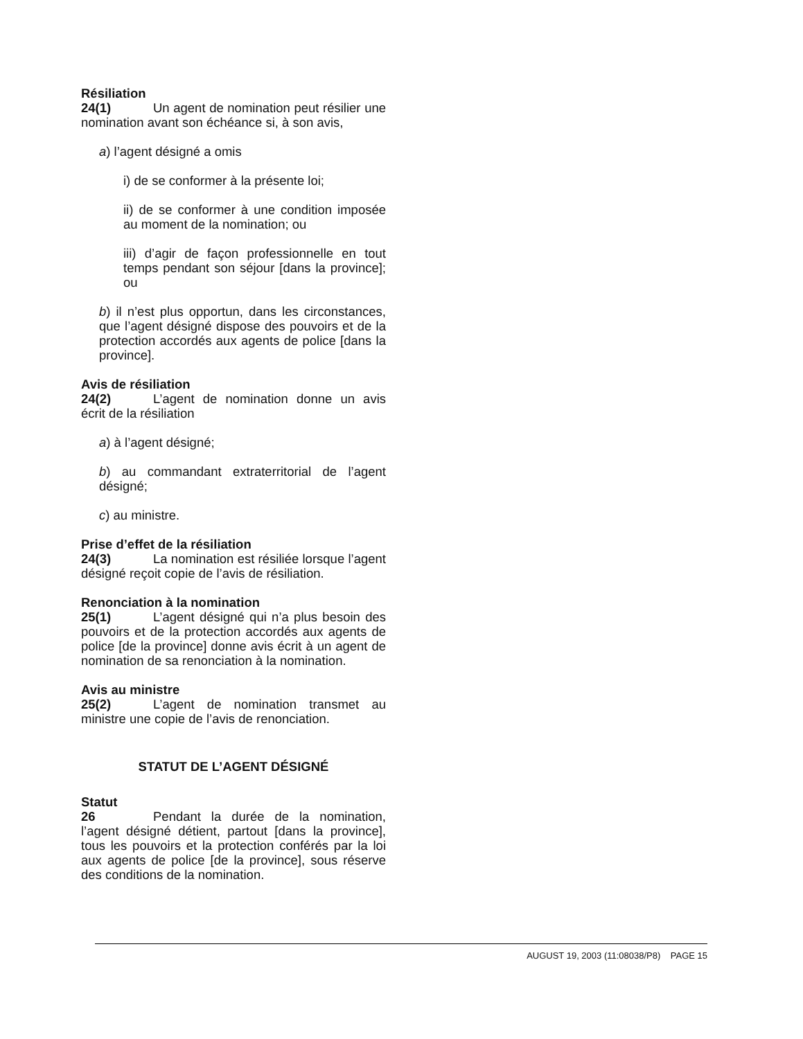Résiliation
24(1) Un agent de nomination peut résilier une nomination avant son échéance si, à son avis,
a) l’agent désigné a omis
i) de se conformer à la présente loi;
ii) de se conformer à une condition imposée au moment de la nomination; ou
iii) d’agir de façon professionnelle en tout temps pendant son séjour [dans la province]; ou
b) il n’est plus opportun, dans les circonstances, que l’agent désigné dispose des pouvoirs et de la protection accordés aux agents de police [dans la province].
Avis de résiliation
24(2) L’agent de nomination donne un avis écrit de la résiliation
a) à l’agent désigné;
b) au commandant extraterritorial de l’agent désigné;
c) au ministre.
Prise d’effet de la résiliation
24(3) La nomination est résiliée lorsque l’agent désigné reçoit copie de l’avis de résiliation.
Renonciation à la nomination
25(1) L’agent désigné qui n’a plus besoin des pouvoirs et de la protection accordés aux agents de police [de la province] donne avis écrit à un agent de nomination de sa renonciation à la nomination.
Avis au ministre
25(2) L’agent de nomination transmet au ministre une copie de l’avis de renonciation.
STATUT DE L’AGENT DÉSIGNÉ
Statut
26 Pendant la durée de la nomination, l’agent désigné détient, partout [dans la province], tous les pouvoirs et la protection conférés par la loi aux agents de police [de la province], sous réserve des conditions de la nomination.
AUGUST 19, 2003 (11:08038/P8) PAGE 15